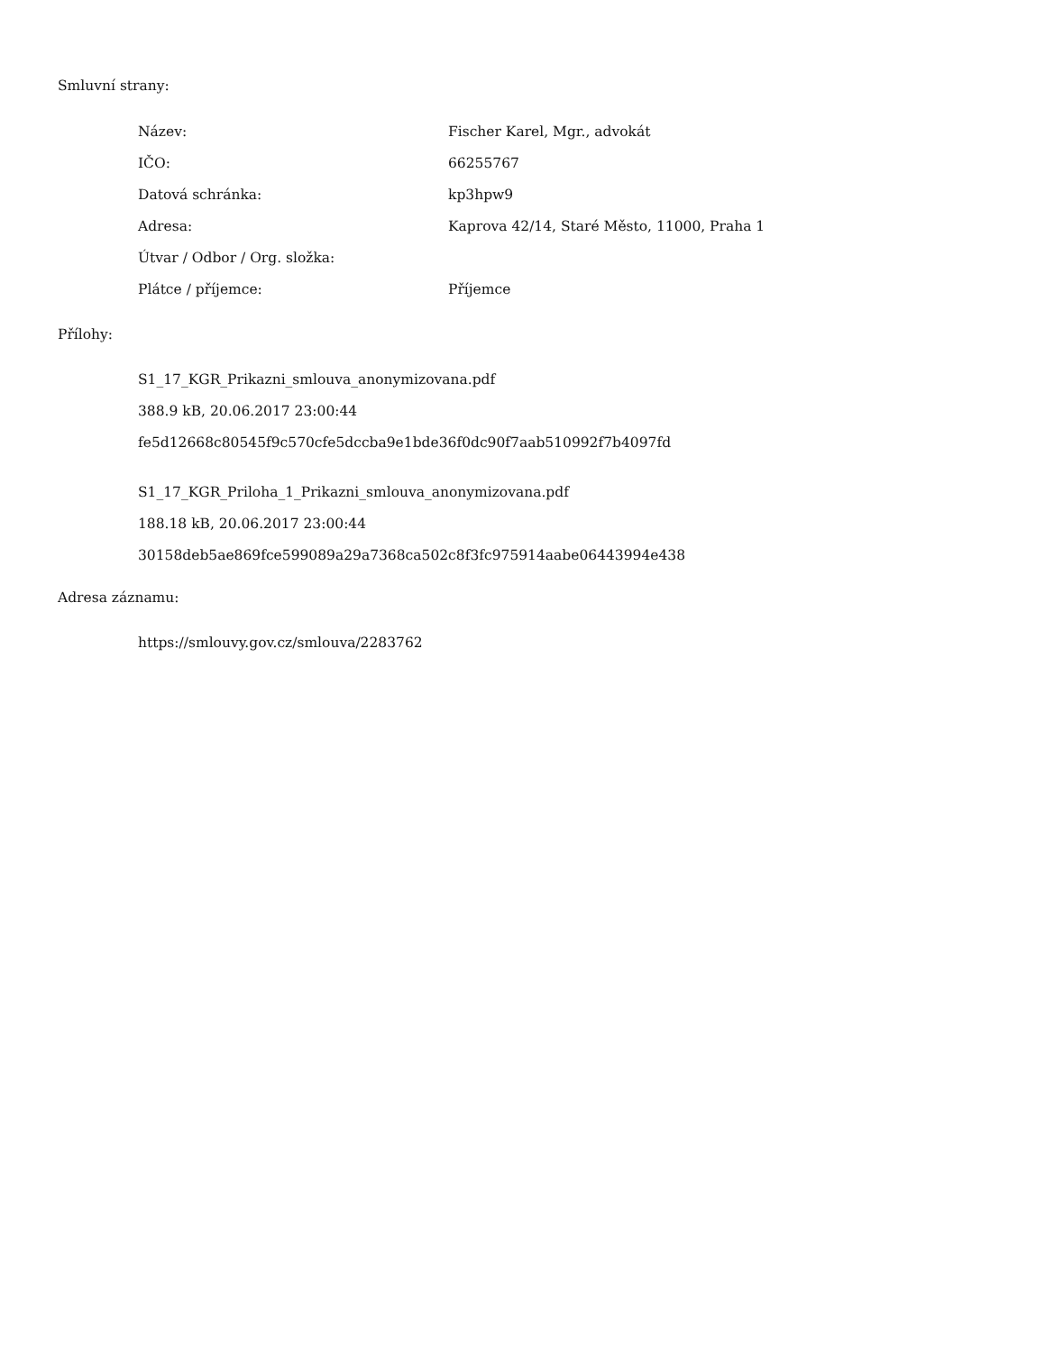Smluvní strany:
| Název: | Fischer Karel, Mgr., advokát |
| IČO: | 66255767 |
| Datová schránka: | kp3hpw9 |
| Adresa: | Kaprova 42/14, Staré Město, 11000, Praha 1 |
| Útvar / Odbor / Org. složka: | |
| Plátce / příjemce: | Příjemce |
Přílohy:
S1_17_KGR_Prikazni_smlouva_anonymizovana.pdf
388.9 kB, 20.06.2017 23:00:44
fe5d12668c80545f9c570cfe5dccba9e1bde36f0dc90f7aab510992f7b4097fd
S1_17_KGR_Priloha_1_Prikazni_smlouva_anonymizovana.pdf
188.18 kB, 20.06.2017 23:00:44
30158deb5ae869fce599089a29a7368ca502c8f3fc975914aabe06443994e438
Adresa záznamu:
https://smlouvy.gov.cz/smlouva/2283762